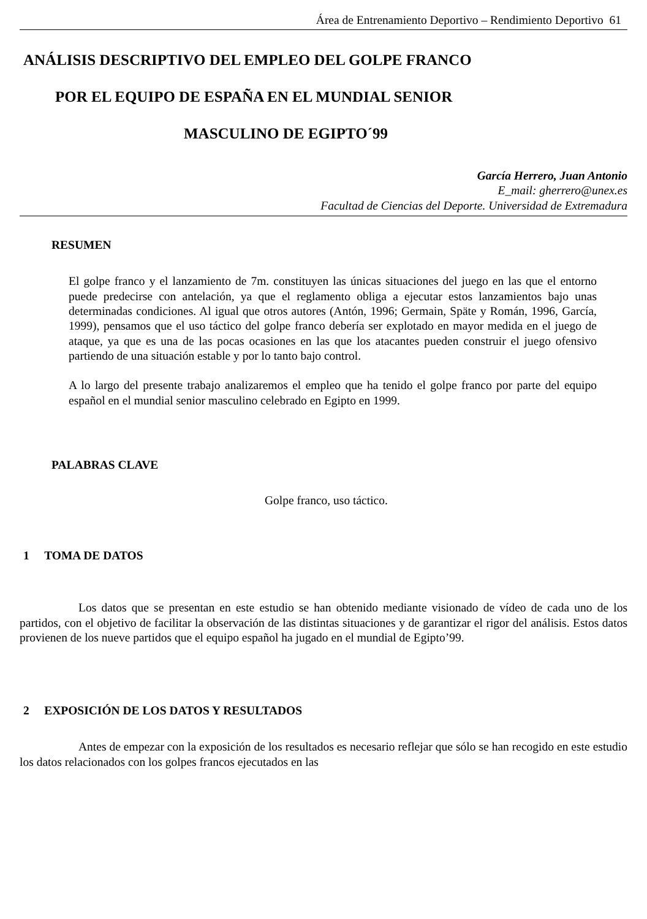Área de Entrenamiento Deportivo – Rendimiento Deportivo 61
ANÁLISIS DESCRIPTIVO DEL EMPLEO DEL GOLPE FRANCO
POR EL EQUIPO DE ESPAÑA EN EL MUNDIAL SENIOR
MASCULINO DE EGIPTO´99
García Herrero, Juan Antonio
E_mail: gherrero@unex.es
Facultad de Ciencias del Deporte. Universidad de Extremadura
RESUMEN
El golpe franco y el lanzamiento de 7m. constituyen las únicas situaciones del juego en las que el entorno puede predecirse con antelación, ya que el reglamento obliga a ejecutar estos lanzamientos bajo unas determinadas condiciones. Al igual que otros autores (Antón, 1996; Germain, Späte y Román, 1996, García, 1999), pensamos que el uso táctico del golpe franco debería ser explotado en mayor medida en el juego de ataque, ya que es una de las pocas ocasiones en las que los atacantes pueden construir el juego ofensivo partiendo de una situación estable y por lo tanto bajo control.
A lo largo del presente trabajo analizaremos el empleo que ha tenido el golpe franco por parte del equipo español en el mundial senior masculino celebrado en Egipto en 1999.
PALABRAS CLAVE
Golpe franco, uso táctico.
1 TOMA DE DATOS
Los datos que se presentan en este estudio se han obtenido mediante visionado de vídeo de cada uno de los partidos, con el objetivo de facilitar la observación de las distintas situaciones y de garantizar el rigor del análisis. Estos datos provienen de los nueve partidos que el equipo español ha jugado en el mundial de Egipto’99.
2 EXPOSICIÓN DE LOS DATOS Y RESULTADOS
Antes de empezar con la exposición de los resultados es necesario reflejar que sólo se han recogido en este estudio los datos relacionados con los golpes francos ejecutados en las